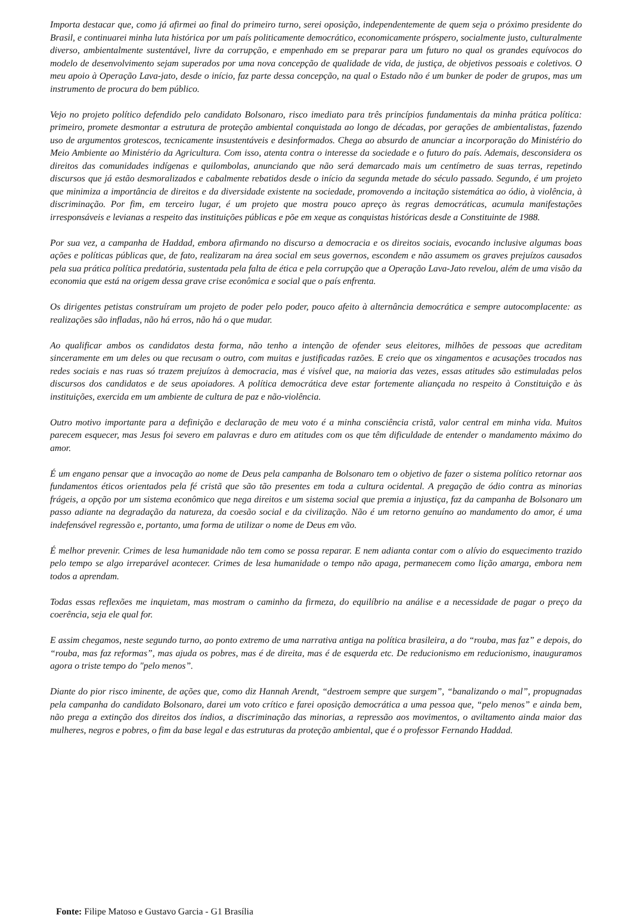Importa destacar que, como já afirmei ao final do primeiro turno, serei oposição, independentemente de quem seja o próximo presidente do Brasil, e continuarei minha luta histórica por um país politicamente democrático, economicamente próspero, socialmente justo, culturalmente diverso, ambientalmente sustentável, livre da corrupção, e empenhado em se preparar para um futuro no qual os grandes equívocos do modelo de desenvolvimento sejam superados por uma nova concepção de qualidade de vida, de justiça, de objetivos pessoais e coletivos. O meu apoio à Operação Lava-jato, desde o início, faz parte dessa concepção, na qual o Estado não é um bunker de poder de grupos, mas um instrumento de procura do bem público.
Vejo no projeto político defendido pelo candidato Bolsonaro, risco imediato para três princípios fundamentais da minha prática política: primeiro, promete desmontar a estrutura de proteção ambiental conquistada ao longo de décadas, por gerações de ambientalistas, fazendo uso de argumentos grotescos, tecnicamente insustentáveis e desinformados. Chega ao absurdo de anunciar a incorporação do Ministério do Meio Ambiente ao Ministério da Agricultura. Com isso, atenta contra o interesse da sociedade e o futuro do país. Ademais, desconsidera os direitos das comunidades indígenas e quilombolas, anunciando que não será demarcado mais um centímetro de suas terras, repetindo discursos que já estão desmoralizados e cabalmente rebatidos desde o início da segunda metade do século passado. Segundo, é um projeto que minimiza a importância de direitos e da diversidade existente na sociedade, promovendo a incitação sistemática ao ódio, à violência, à discriminação. Por fim, em terceiro lugar, é um projeto que mostra pouco apreço às regras democráticas, acumula manifestações irresponsáveis e levianas a respeito das instituições públicas e põe em xeque as conquistas históricas desde a Constituinte de 1988.
Por sua vez, a campanha de Haddad, embora afirmando no discurso a democracia e os direitos sociais, evocando inclusive algumas boas ações e políticas públicas que, de fato, realizaram na área social em seus governos, escondem e não assumem os graves prejuízos causados pela sua prática política predatória, sustentada pela falta de ética e pela corrupção que a Operação Lava-Jato revelou, além de uma visão da economia que está na origem dessa grave crise econômica e social que o país enfrenta.
Os dirigentes petistas construíram um projeto de poder pelo poder, pouco afeito à alternância democrática e sempre autocomplacente: as realizações são infladas, não há erros, não há o que mudar.
Ao qualificar ambos os candidatos desta forma, não tenho a intenção de ofender seus eleitores, milhões de pessoas que acreditam sinceramente em um deles ou que recusam o outro, com muitas e justificadas razões. E creio que os xingamentos e acusações trocados nas redes sociais e nas ruas só trazem prejuízos à democracia, mas é visível que, na maioria das vezes, essas atitudes são estimuladas pelos discursos dos candidatos e de seus apoiadores. A política democrática deve estar fortemente aliançada no respeito à Constituição e às instituições, exercida em um ambiente de cultura de paz e não-violência.
Outro motivo importante para a definição e declaração de meu voto é a minha consciência cristã, valor central em minha vida. Muitos parecem esquecer, mas Jesus foi severo em palavras e duro em atitudes com os que têm dificuldade de entender o mandamento máximo do amor.
É um engano pensar que a invocação ao nome de Deus pela campanha de Bolsonaro tem o objetivo de fazer o sistema político retornar aos fundamentos éticos orientados pela fé cristã que são tão presentes em toda a cultura ocidental. A pregação de ódio contra as minorias frágeis, a opção por um sistema econômico que nega direitos e um sistema social que premia a injustiça, faz da campanha de Bolsonaro um passo adiante na degradação da natureza, da coesão social e da civilização. Não é um retorno genuíno ao mandamento do amor, é uma indefensável regressão e, portanto, uma forma de utilizar o nome de Deus em vão.
É melhor prevenir. Crimes de lesa humanidade não tem como se possa reparar. E nem adianta contar com o alívio do esquecimento trazido pelo tempo se algo irreparável acontecer. Crimes de lesa humanidade o tempo não apaga, permanecem como lição amarga, embora nem todos a aprendam.
Todas essas reflexões me inquietam, mas mostram o caminho da firmeza, do equilíbrio na análise e a necessidade de pagar o preço da coerência, seja ele qual for.
E assim chegamos, neste segundo turno, ao ponto extremo de uma narrativa antiga na política brasileira, a do “rouba, mas faz” e depois, do “rouba, mas faz reformas”, mas ajuda os pobres, mas é de direita, mas é de esquerda etc. De reducionismo em reducionismo, inauguramos agora o triste tempo do "pelo menos”.
Diante do pior risco iminente, de ações que, como diz Hannah Arendt, “destroem sempre que surgem”, “banalizando o mal”, propugnadas pela campanha do candidato Bolsonaro, darei um voto crítico e farei oposição democrática a uma pessoa que, “pelo menos” e ainda bem, não prega a extinção dos direitos dos índios, a discriminação das minorias, a repressão aos movimentos, o aviltamento ainda maior das mulheres, negros e pobres, o fim da base legal e das estruturas da proteção ambiental, que é o professor Fernando Haddad.
Fonte: Filipe Matoso e Gustavo Garcia - G1 Brasília